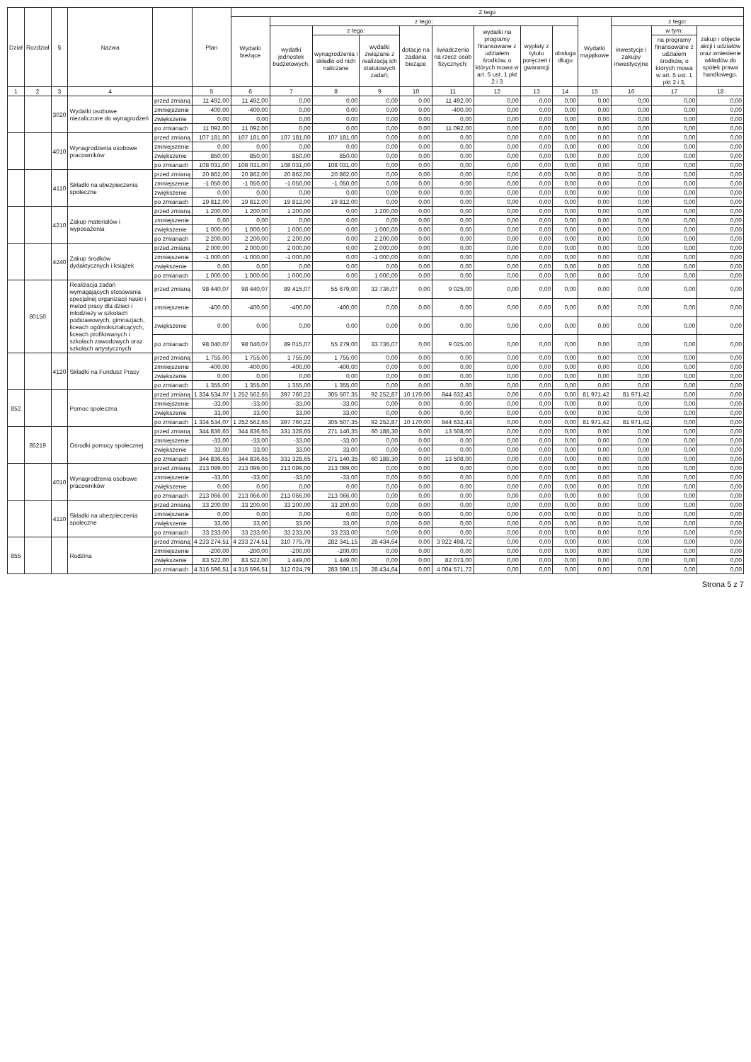| Dział | Rozdział | § | Nazwa | | Plan | Z tego | | | | | | | | | | | | |
| --- | --- | --- | --- | --- | --- | --- | --- | --- | --- | --- | --- | --- | --- | --- | --- | --- | --- | --- |
| | | | | | | Wydatki bieżące | z tego: | | | | | | | | Wydatki majątkowe | z tego: | | |
| | | | | | | | wydatki jednostek budżetowych, | z tego: | | dotacje na zadania bieżące | świadczenia na rzecz osób fizycznych; | wydatki na programy finansowane z udziałem środków, o których mowa w art. 5 ust. 1 pkt 2 i 3 | wypłaty z tytułu poręczeń i gwarancji | obsługa długu | | inwestycje i zakupy inwestycyjne | w tym: | zakup i objęcie akcji i udziałów oraz wniesienie wkładów do spółek prawa handlowego. |
| | | | | | | | | wynagrodzenia i składki od nich naliczane | wydatki związane z realizacją ich statutowych zadań; | | | | | | | | na programy finansowane z udziałem środków, o których mowa w art. 5 ust. 1 pkt 2 i 3, | |
| 1 | 2 | 3 | 4 | | 5 | 6 | 7 | 8 | 9 | 10 | 11 | 12 | 13 | 14 | 15 | 16 | 17 | 18 |
| | | 3020 | Wydatki osobowe niezaliczone do wynagrodzeń | przed zmianą | 11 492,00 | 11 492,00 | 0,00 | 0,00 | 0,00 | 0,00 | 11 492,00 | 0,00 | 0,00 | 0,00 | 0,00 | 0,00 | 0,00 | 0,00 |
| | | | | zmniejszenie | -400,00 | -400,00 | 0,00 | 0,00 | 0,00 | 0,00 | -400,00 | 0,00 | 0,00 | 0,00 | 0,00 | 0,00 | 0,00 | 0,00 |
| | | | | zwiększenie | 0,00 | 0,00 | 0,00 | 0,00 | 0,00 | 0,00 | 0,00 | 0,00 | 0,00 | 0,00 | 0,00 | 0,00 | 0,00 | 0,00 |
| | | | | po zmianach | 11 092,00 | 11 092,00 | 0,00 | 0,00 | 0,00 | 0,00 | 11 092,00 | 0,00 | 0,00 | 0,00 | 0,00 | 0,00 | 0,00 | 0,00 |
| | | 4010 | Wynagrodzenia osobowe pracowników | przed zmianą | 107 181,00 | 107 181,00 | 107 181,00 | 107 181,00 | 0,00 | 0,00 | 0,00 | 0,00 | 0,00 | 0,00 | 0,00 | 0,00 | 0,00 | 0,00 |
| | | | | zmniejszenie | 0,00 | 0,00 | 0,00 | 0,00 | 0,00 | 0,00 | 0,00 | 0,00 | 0,00 | 0,00 | 0,00 | 0,00 | 0,00 | 0,00 |
| | | | | zwiększenie | 850,00 | 850,00 | 850,00 | 850,00 | 0,00 | 0,00 | 0,00 | 0,00 | 0,00 | 0,00 | 0,00 | 0,00 | 0,00 | 0,00 |
| | | | | po zmianach | 108 031,00 | 108 031,00 | 108 031,00 | 108 031,00 | 0,00 | 0,00 | 0,00 | 0,00 | 0,00 | 0,00 | 0,00 | 0,00 | 0,00 | 0,00 |
| | | 4110 | Składki na ubezpieczenia społeczne | przed zmianą | 20 862,00 | 20 862,00 | 20 862,00 | 20 862,00 | 0,00 | 0,00 | 0,00 | 0,00 | 0,00 | 0,00 | 0,00 | 0,00 | 0,00 | 0,00 |
| | | | | zmniejszenie | -1 050,00 | -1 050,00 | -1 050,00 | -1 050,00 | 0,00 | 0,00 | 0,00 | 0,00 | 0,00 | 0,00 | 0,00 | 0,00 | 0,00 | 0,00 |
| | | | | zwiększenie | 0,00 | 0,00 | 0,00 | 0,00 | 0,00 | 0,00 | 0,00 | 0,00 | 0,00 | 0,00 | 0,00 | 0,00 | 0,00 | 0,00 |
| | | | | po zmianach | 19 812,00 | 19 812,00 | 19 812,00 | 19 812,00 | 0,00 | 0,00 | 0,00 | 0,00 | 0,00 | 0,00 | 0,00 | 0,00 | 0,00 | 0,00 |
| | | 4210 | Zakup materiałów i wyposażenia | przed zmianą | 1 200,00 | 1 200,00 | 1 200,00 | 0,00 | 1 200,00 | 0,00 | 0,00 | 0,00 | 0,00 | 0,00 | 0,00 | 0,00 | 0,00 | 0,00 |
| | | | | zmniejszenie | 0,00 | 0,00 | 0,00 | 0,00 | 0,00 | 0,00 | 0,00 | 0,00 | 0,00 | 0,00 | 0,00 | 0,00 | 0,00 | 0,00 |
| | | | | zwiększenie | 1 000,00 | 1 000,00 | 1 000,00 | 0,00 | 1 000,00 | 0,00 | 0,00 | 0,00 | 0,00 | 0,00 | 0,00 | 0,00 | 0,00 | 0,00 |
| | | | | po zmianach | 2 200,00 | 2 200,00 | 2 200,00 | 0,00 | 2 200,00 | 0,00 | 0,00 | 0,00 | 0,00 | 0,00 | 0,00 | 0,00 | 0,00 | 0,00 |
| | | 4240 | Zakup środków dydaktycznych i książek | przed zmianą | 2 000,00 | 2 000,00 | 2 000,00 | 0,00 | 2 000,00 | 0,00 | 0,00 | 0,00 | 0,00 | 0,00 | 0,00 | 0,00 | 0,00 | 0,00 |
| | | | | zmniejszenie | -1 000,00 | -1 000,00 | -1 000,00 | 0,00 | -1 000,00 | 0,00 | 0,00 | 0,00 | 0,00 | 0,00 | 0,00 | 0,00 | 0,00 | 0,00 |
| | | | | zwiększenie | 0,00 | 0,00 | 0,00 | 0,00 | 0,00 | 0,00 | 0,00 | 0,00 | 0,00 | 0,00 | 0,00 | 0,00 | 0,00 | 0,00 |
| | | | | po zmianach | 1 000,00 | 1 000,00 | 1 000,00 | 0,00 | 1 000,00 | 0,00 | 0,00 | 0,00 | 0,00 | 0,00 | 0,00 | 0,00 | 0,00 | 0,00 |
| | 80150 | | Realizacja zadań wymagających stosowania specjalnej organizacji nauki i metod pracy dla dzieci i młodzieży w szkołach podstawowych, gimnazjach, liceach ogólnokształcących, liceach profilowanych i szkołach zawodowych oraz szkołach artystycznych | przed zmianą | 98 440,07 | 98 440,07 | 89 415,07 | 55 679,00 | 33 736,07 | 0,00 | 9 025,00 | 0,00 | 0,00 | 0,00 | 0,00 | 0,00 | 0,00 | 0,00 |
| | | | | zmniejszenie | -400,00 | -400,00 | -400,00 | -400,00 | 0,00 | 0,00 | 0,00 | 0,00 | 0,00 | 0,00 | 0,00 | 0,00 | 0,00 | 0,00 |
| | | | | zwiększenie | 0,00 | 0,00 | 0,00 | 0,00 | 0,00 | 0,00 | 0,00 | 0,00 | 0,00 | 0,00 | 0,00 | 0,00 | 0,00 | 0,00 |
| | | | | po zmianach | 98 040,07 | 98 040,07 | 89 015,07 | 55 279,00 | 33 736,07 | 0,00 | 9 025,00 | 0,00 | 0,00 | 0,00 | 0,00 | 0,00 | 0,00 | 0,00 |
| | | 4120 | Składki na Fundusz Pracy | przed zmianą | 1 755,00 | 1 755,00 | 1 755,00 | 1 755,00 | 0,00 | 0,00 | 0,00 | 0,00 | 0,00 | 0,00 | 0,00 | 0,00 | 0,00 | 0,00 |
| | | | | zmniejszenie | -400,00 | -400,00 | -400,00 | -400,00 | 0,00 | 0,00 | 0,00 | 0,00 | 0,00 | 0,00 | 0,00 | 0,00 | 0,00 | 0,00 |
| | | | | zwiększenie | 0,00 | 0,00 | 0,00 | 0,00 | 0,00 | 0,00 | 0,00 | 0,00 | 0,00 | 0,00 | 0,00 | 0,00 | 0,00 | 0,00 |
| | | | | po zmianach | 1 355,00 | 1 355,00 | 1 355,00 | 1 355,00 | 0,00 | 0,00 | 0,00 | 0,00 | 0,00 | 0,00 | 0,00 | 0,00 | 0,00 | 0,00 |
| 852 | | | Pomoc społeczna | przed zmianą | 1 334 534,07 | 1 252 562,65 | 397 760,22 | 305 507,35 | 92 252,87 | 10 170,00 | 844 632,43 | 0,00 | 0,00 | 0,00 | 81 971,42 | 81 971,42 | 0,00 | 0,00 |
| | | | | zmniejszenie | -33,00 | -33,00 | -33,00 | -33,00 | 0,00 | 0,00 | 0,00 | 0,00 | 0,00 | 0,00 | 0,00 | 0,00 | 0,00 | 0,00 |
| | | | | zwiększenie | 33,00 | 33,00 | 33,00 | 33,00 | 0,00 | 0,00 | 0,00 | 0,00 | 0,00 | 0,00 | 0,00 | 0,00 | 0,00 | 0,00 |
| | | | | po zmianach | 1 334 534,07 | 1 252 562,65 | 397 760,22 | 305 507,35 | 92 252,87 | 10 170,00 | 844 632,43 | 0,00 | 0,00 | 0,00 | 81 971,42 | 81 971,42 | 0,00 | 0,00 |
| | 85219 | | Ośrodki pomocy społecznej | przed zmianą | 344 836,65 | 344 836,65 | 331 328,65 | 271 140,35 | 60 188,30 | 0,00 | 13 508,00 | 0,00 | 0,00 | 0,00 | 0,00 | 0,00 | 0,00 | 0,00 |
| | | | | zmniejszenie | -33,00 | -33,00 | -33,00 | -33,00 | 0,00 | 0,00 | 0,00 | 0,00 | 0,00 | 0,00 | 0,00 | 0,00 | 0,00 | 0,00 |
| | | | | zwiększenie | 33,00 | 33,00 | 33,00 | 33,00 | 0,00 | 0,00 | 0,00 | 0,00 | 0,00 | 0,00 | 0,00 | 0,00 | 0,00 | 0,00 |
| | | | | po zmianach | 344 836,65 | 344 836,65 | 331 328,65 | 271 140,35 | 60 188,30 | 0,00 | 13 508,00 | 0,00 | 0,00 | 0,00 | 0,00 | 0,00 | 0,00 | 0,00 |
| | | 4010 | Wynagrodzenia osobowe pracowników | przed zmianą | 213 099,00 | 213 099,00 | 213 099,00 | 213 099,00 | 0,00 | 0,00 | 0,00 | 0,00 | 0,00 | 0,00 | 0,00 | 0,00 | 0,00 | 0,00 |
| | | | | zmniejszenie | -33,00 | -33,00 | -33,00 | -33,00 | 0,00 | 0,00 | 0,00 | 0,00 | 0,00 | 0,00 | 0,00 | 0,00 | 0,00 | 0,00 |
| | | | | zwiększenie | 0,00 | 0,00 | 0,00 | 0,00 | 0,00 | 0,00 | 0,00 | 0,00 | 0,00 | 0,00 | 0,00 | 0,00 | 0,00 | 0,00 |
| | | | | po zmianach | 213 066,00 | 213 066,00 | 213 066,00 | 213 066,00 | 0,00 | 0,00 | 0,00 | 0,00 | 0,00 | 0,00 | 0,00 | 0,00 | 0,00 | 0,00 |
| | | 4110 | Składki na ubezpieczenia społeczne | przed zmianą | 33 200,00 | 33 200,00 | 33 200,00 | 33 200,00 | 0,00 | 0,00 | 0,00 | 0,00 | 0,00 | 0,00 | 0,00 | 0,00 | 0,00 | 0,00 |
| | | | | zmniejszenie | 0,00 | 0,00 | 0,00 | 0,00 | 0,00 | 0,00 | 0,00 | 0,00 | 0,00 | 0,00 | 0,00 | 0,00 | 0,00 | 0,00 |
| | | | | zwiększenie | 33,00 | 33,00 | 33,00 | 33,00 | 0,00 | 0,00 | 0,00 | 0,00 | 0,00 | 0,00 | 0,00 | 0,00 | 0,00 | 0,00 |
| | | | | po zmianach | 33 233,00 | 33 233,00 | 33 233,00 | 33 233,00 | 0,00 | 0,00 | 0,00 | 0,00 | 0,00 | 0,00 | 0,00 | 0,00 | 0,00 | 0,00 |
| 855 | | | Rodzina | przed zmianą | 4 233 274,51 | 4 233 274,51 | 310 775,79 | 282 341,15 | 28 434,64 | 0,00 | 3 922 498,72 | 0,00 | 0,00 | 0,00 | 0,00 | 0,00 | 0,00 | 0,00 |
| | | | | zmniejszenie | -200,00 | -200,00 | -200,00 | -200,00 | 0,00 | 0,00 | 0,00 | 0,00 | 0,00 | 0,00 | 0,00 | 0,00 | 0,00 | 0,00 |
| | | | | zwiększenie | 83 522,00 | 83 522,00 | 1 449,00 | 1 449,00 | 0,00 | 0,00 | 82 073,00 | 0,00 | 0,00 | 0,00 | 0,00 | 0,00 | 0,00 | 0,00 |
| | | | | po zmianach | 4 316 596,51 | 4 316 596,51 | 312 024,79 | 283 590,15 | 28 434,64 | 0,00 | 4 004 571,72 | 0,00 | 0,00 | 0,00 | 0,00 | 0,00 | 0,00 | 0,00 |
Strona 5 z 7